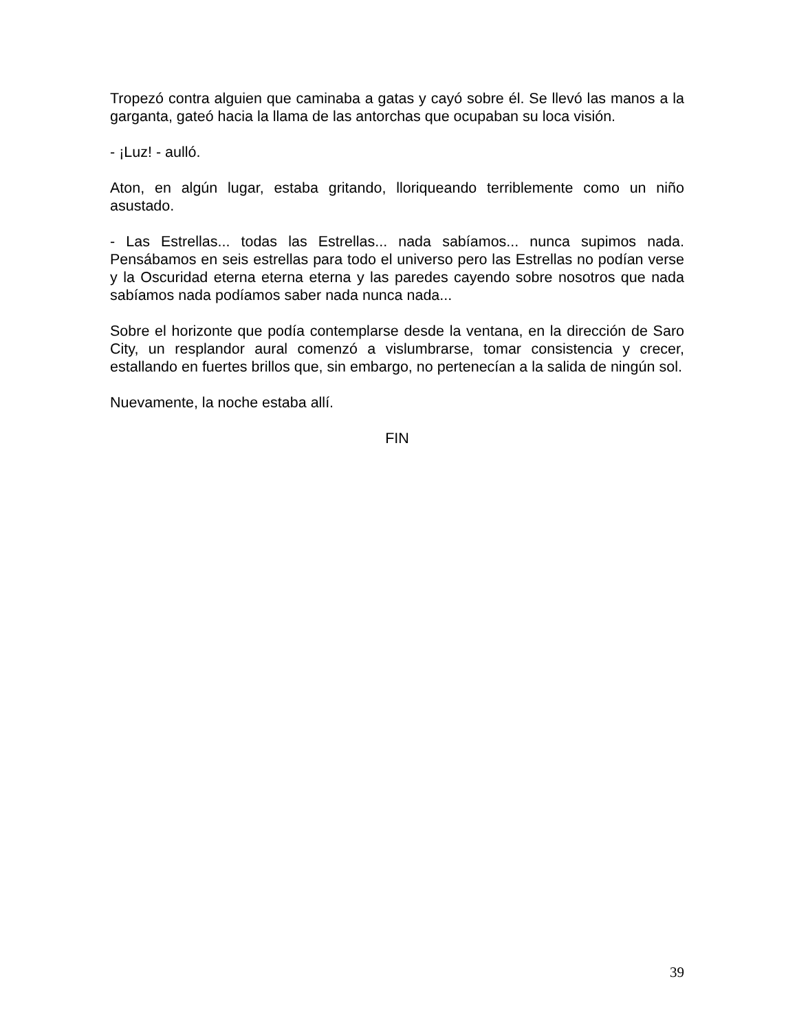Tropezó contra alguien que caminaba a gatas y cayó sobre él. Se llevó las manos a la garganta, gateó hacia la llama de las antorchas que ocupaban su loca visión.
- ¡Luz! - aulló.
Aton, en algún lugar, estaba gritando, lloriqueando terriblemente como un niño asustado.
- Las Estrellas... todas las Estrellas... nada sabíamos... nunca supimos nada. Pensábamos en seis estrellas para todo el universo pero las Estrellas no podían verse y la Oscuridad eterna eterna eterna y las paredes cayendo sobre nosotros que nada sabíamos nada podíamos saber nada nunca nada...
Sobre el horizonte que podía contemplarse desde la ventana, en la dirección de Saro City, un resplandor aural comenzó a vislumbrarse, tomar consistencia y crecer, estallando en fuertes brillos que, sin embargo, no pertenecían a la salida de ningún sol.
Nuevamente, la noche estaba allí.
FIN
39